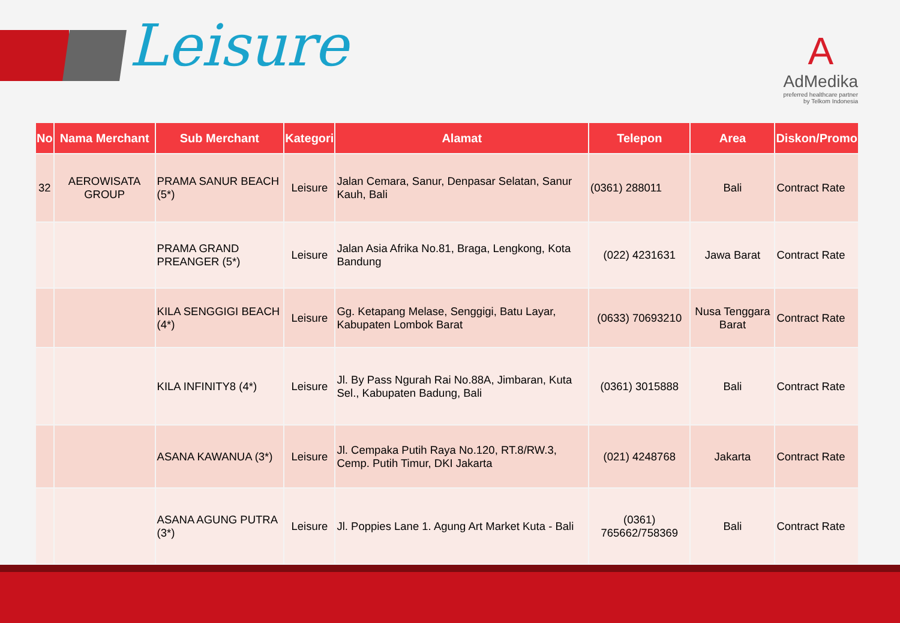Leisure
A
AdMedika
preferred healthcare partner
by Telkom Indonesia
| No | Nama Merchant | Sub Merchant | Kategori | Alamat | Telepon | Area | Diskon/Promo |
| --- | --- | --- | --- | --- | --- | --- | --- |
| 32 | AEROWISATA GROUP | PRAMA SANUR BEACH (5*) | Leisure | Jalan Cemara, Sanur, Denpasar Selatan, Sanur Kauh, Bali | (0361) 288011 | Bali | Contract Rate |
| | | PRAMA GRAND PREANGER (5*) | Leisure | Jalan Asia Afrika No.81, Braga, Lengkong, Kota Bandung | (022) 4231631 | Jawa Barat | Contract Rate |
| | | KILA SENGGIGI BEACH (4*) | Leisure | Gg. Ketapang Melase, Senggigi, Batu Layar, Kabupaten Lombok Barat | (0633) 70693210 | Nusa Tenggara Barat | Contract Rate |
| | | KILA INFINITY8 (4*) | Leisure | Jl. By Pass Ngurah Rai No.88A, Jimbaran, Kuta Sel., Kabupaten Badung, Bali | (0361) 3015888 | Bali | Contract Rate |
| | | ASANA KAWANUA (3*) | Leisure | Jl. Cempaka Putih Raya No.120, RT.8/RW.3, Cemp. Putih Timur, DKI Jakarta | (021) 4248768 | Jakarta | Contract Rate |
| | | ASANA AGUNG PUTRA (3*) | Leisure | Jl. Poppies Lane 1. Agung Art Market Kuta - Bali | (0361) 765662/758369 | Bali | Contract Rate |